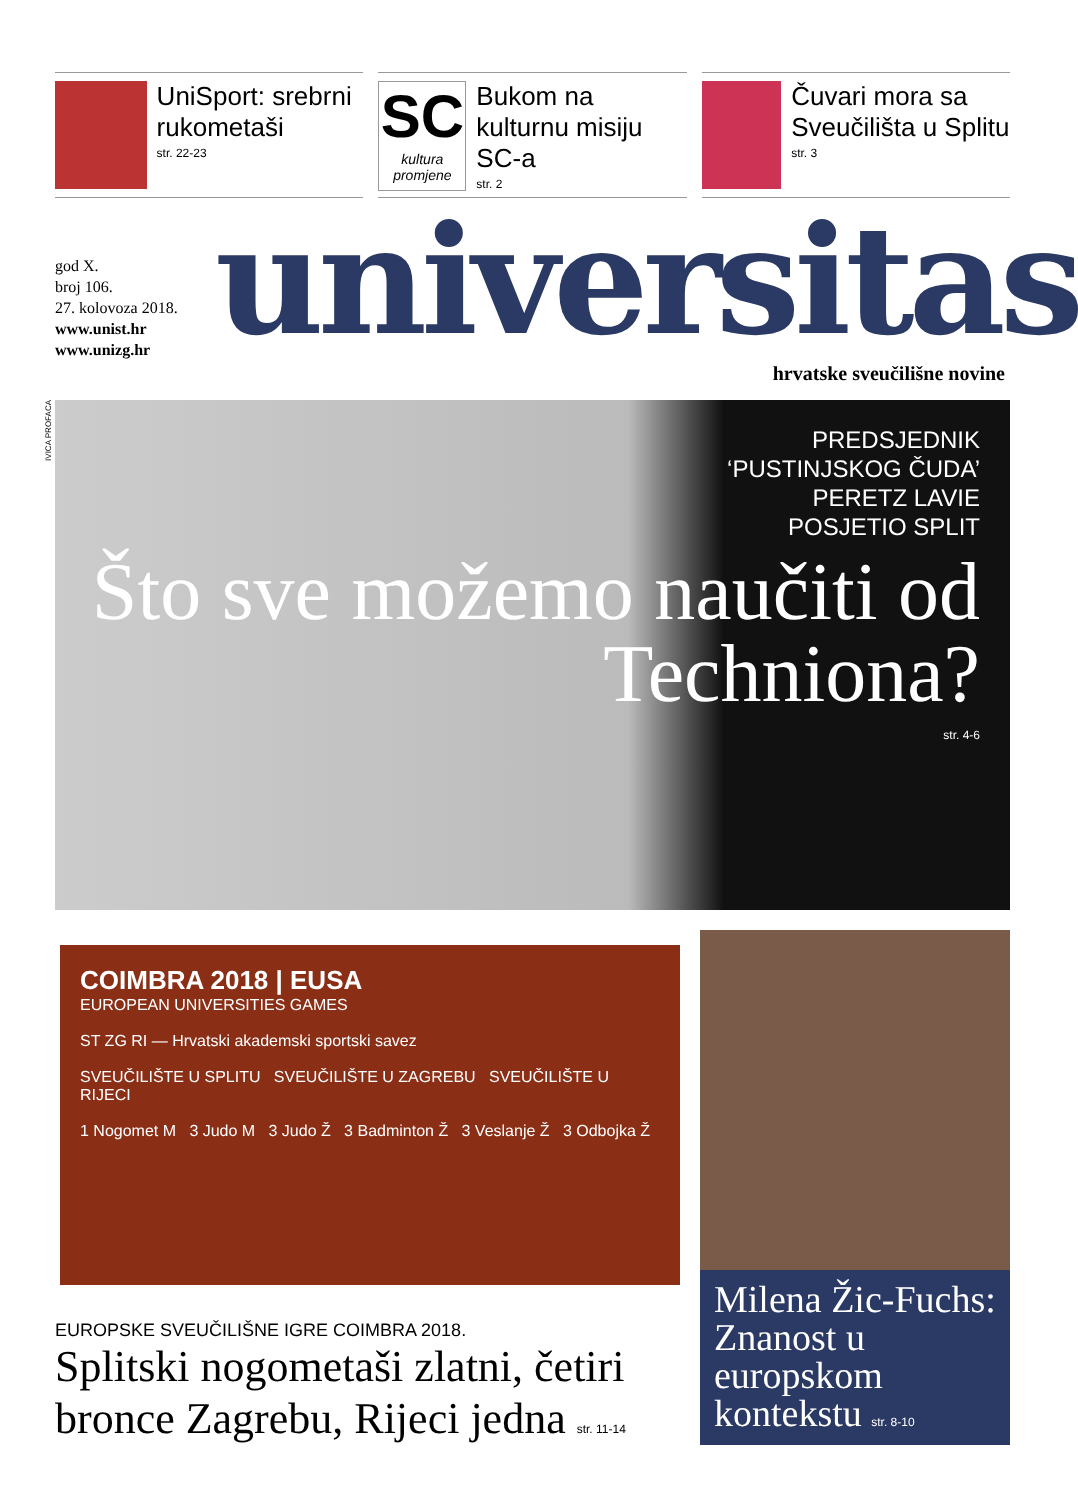UniSport: srebrni rukometaši
str. 22-23
SC
kultura promjene
Bukom na kulturnu misiju SC-a
str. 2
Čuvari mora sa Sveučilišta u Splitu
str. 3
god X.
broj 106.
27. kolovoza 2018.
www.unist.hr
www.unizg.hr
universitas hrvatske sveučilišne novine
IVICA PROFACA
PREDSJEDNIK
‘PUSTINJSKOG ČUDA’
PERETZ LAVIE
POSJETIO SPLIT
Što sve možemo naučiti od Techniona?
str. 4-6
COIMBRA 2018 | EUSA
EUROPEAN UNIVERSITIES GAMES
ST ZG RI — Hrvatski akademski sportski savez
SVEUČILIŠTE U SPLITU SVEUČILIŠTE U ZAGREBU SVEUČILIŠTE U RIJECI
1 Nogomet M 3 Judo M 3 Judo Ž 3 Badminton Ž 3 Veslanje Ž 3 Odbojka Ž
Milena Žic-Fuchs: Znanost u europskom kontekstu str. 8-10
EUROPSKE SVEUČILIŠNE IGRE COIMBRA 2018.
Splitski nogometaši zlatni, četiri bronce Zagrebu, Rijeci jedna str. 11-14